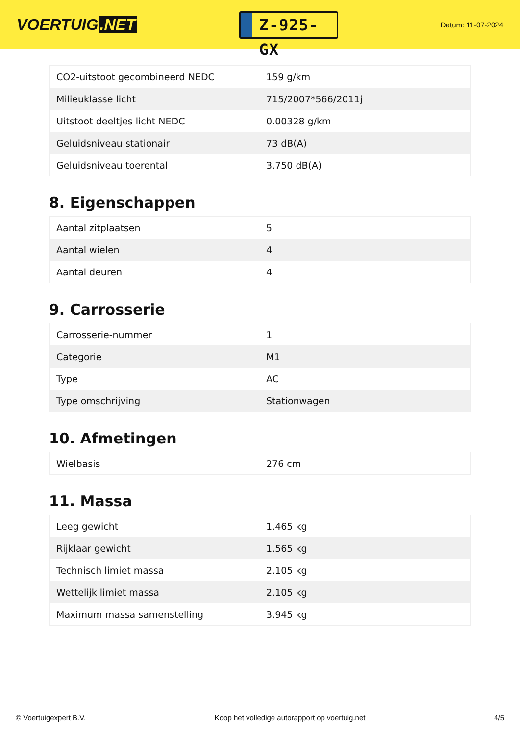VOERTUIG.NET
Z-925-GX
Datum: 11-07-2024
| CO2-uitstoot gecombineerd NEDC | 159 g/km |
| Milieuklasse licht | 715/2007*566/2011j |
| Uitstoot deeltjes licht NEDC | 0.00328 g/km |
| Geluidsniveau stationair | 73 dB(A) |
| Geluidsniveau toerental | 3.750 dB(A) |
8. Eigenschappen
| Aantal zitplaatsen | 5 |
| Aantal wielen | 4 |
| Aantal deuren | 4 |
9. Carrosserie
| Carrosserie-nummer | 1 |
| Categorie | M1 |
| Type | AC |
| Type omschrijving | Stationwagen |
10. Afmetingen
| Wielbasis | 276 cm |
11. Massa
| Leeg gewicht | 1.465 kg |
| Rijklaar gewicht | 1.565 kg |
| Technisch limiet massa | 2.105 kg |
| Wettelijk limiet massa | 2.105 kg |
| Maximum massa samenstelling | 3.945 kg |
© Voertuigexpert B.V. Koop het volledige autorapport op voertuig.net 4/5